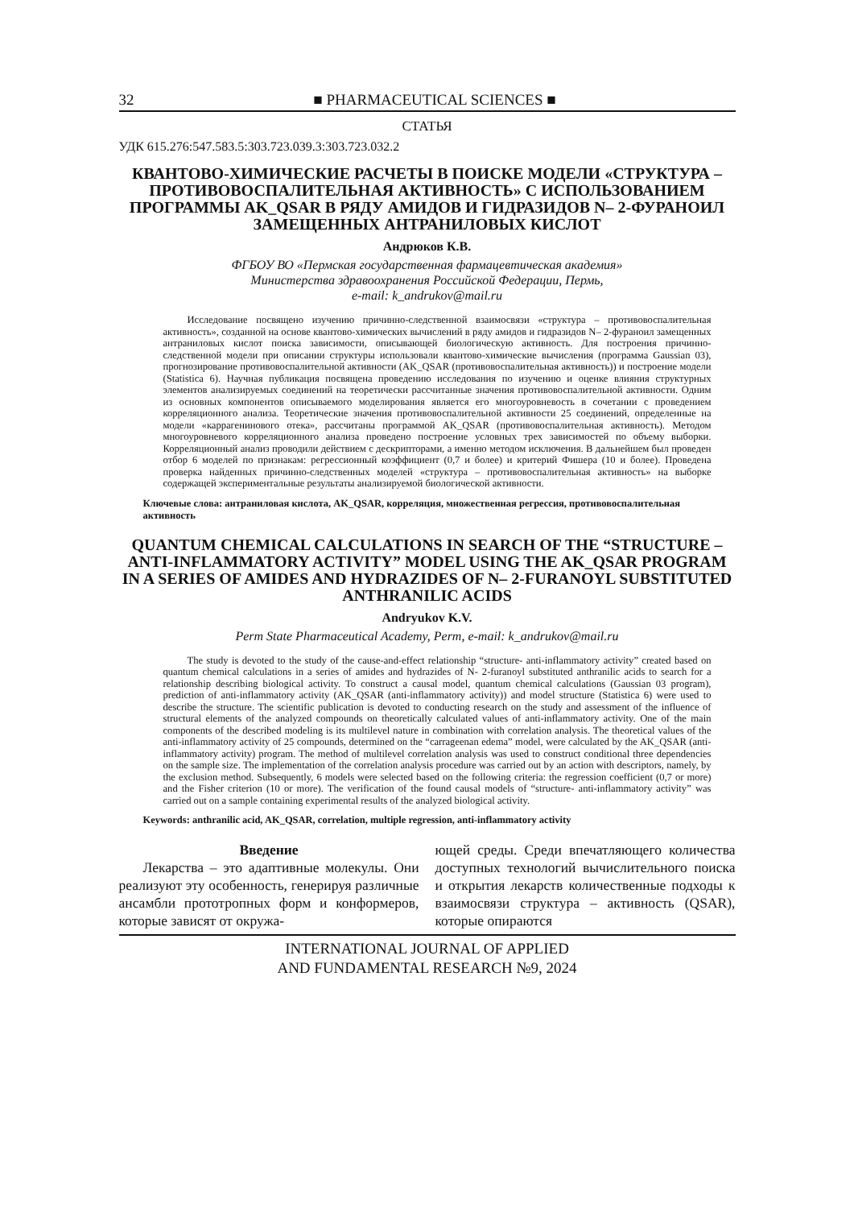32 ■ PHARMACEUTICAL SCIENCES ■
СТАТЬЯ
УДК 615.276:547.583.5:303.723.039.3:303.723.032.2
КВАНТОВО-ХИМИЧЕСКИЕ РАСЧЕТЫ В ПОИСКЕ МОДЕЛИ «СТРУКТУРА – ПРОТИВОВОСПАЛИТЕЛЬНАЯ АКТИВНОСТЬ» С ИСПОЛЬЗОВАНИЕМ ПРОГРАММЫ AK_QSAR В РЯДУ АМИДОВ И ГИДРАЗИДОВ N– 2-ФУРАНОИЛ ЗАМЕЩЕННЫХ АНТРАНИЛОВЫХ КИСЛОТ
Андрюков К.В.
ФГБОУ ВО «Пермская государственная фармацевтическая академия»
Министерства здравоохранения Российской Федерации, Пермь,
e-mail: k_andrukov@mail.ru
Исследование посвящено изучению причинно-следственной взаимосвязи «структура – противовоспалительная активность», созданной на основе квантово-химических вычислений в ряду амидов и гидразидов N– 2-фураноил замещенных антраниловых кислот поиска зависимости, описывающей биологическую активность. Для построения причинно-следственной модели при описании структуры использовали квантово-химические вычисления (программа Gaussian 03), прогнозирование противовоспалительной активности (AK_QSAR (противовоспалительная активность)) и построение модели (Statistica 6). Научная публикация посвящена проведению исследования по изучению и оценке влияния структурных элементов анализируемых соединений на теоретически рассчитанные значения противовоспалительной активности. Одним из основных компонентов описываемого моделирования является его многоуровневость в сочетании с проведением корреляционного анализа. Теоретические значения противовоспалительной активности 25 соединений, определенные на модели «каррагенинового отека», рассчитаны программой AK_QSAR (противовоспалительная активность). Методом многоуровневого корреляционного анализа проведено построение условных трех зависимостей по объему выборки. Корреляционный анализ проводили действием с дескрипторами, а именно методом исключения. В дальнейшем был проведен отбор 6 моделей по признакам: регрессионный коэффициент (0,7 и более) и критерий Фишера (10 и более). Проведена проверка найденных причинно-следственных моделей «структура – противовоспалительная активность» на выборке содержащей экспериментальные результаты анализируемой биологической активности.
Ключевые слова: антраниловая кислота, AK_QSAR, корреляция, множественная регрессия, противовоспалительная активность
QUANTUM CHEMICAL CALCULATIONS IN SEARCH OF THE “STRUCTURE – ANTI-INFLAMMATORY ACTIVITY” MODEL USING THE AK_QSAR PROGRAM IN A SERIES OF AMIDES AND HYDRAZIDES OF N– 2-FURANOYL SUBSTITUTED ANTHRANILIC ACIDS
Andryukov K.V.
Perm State Pharmaceutical Academy, Perm, e-mail: k_andrukov@mail.ru
The study is devoted to the study of the cause-and-effect relationship “structure- anti-inflammatory activity” created based on quantum chemical calculations in a series of amides and hydrazides of N- 2-furanoyl substituted anthranilic acids to search for a relationship describing biological activity. To construct a causal model, quantum chemical calculations (Gaussian 03 program), prediction of anti-inflammatory activity (AK_QSAR (anti-inflammatory activity)) and model structure (Statistica 6) were used to describe the structure. The scientific publication is devoted to conducting research on the study and assessment of the influence of structural elements of the analyzed compounds on theoretically calculated values of anti-inflammatory activity. One of the main components of the described modeling is its multilevel nature in combination with correlation analysis. The theoretical values of the anti-inflammatory activity of 25 compounds, determined on the “carrageenan edema” model, were calculated by the AK_QSAR (anti-inflammatory activity) program. The method of multilevel correlation analysis was used to construct conditional three dependencies on the sample size. The implementation of the correlation analysis procedure was carried out by an action with descriptors, namely, by the exclusion method. Subsequently, 6 models were selected based on the following criteria: the regression coefficient (0,7 or more) and the Fisher criterion (10 or more). The verification of the found causal models of “structure- anti-inflammatory activity” was carried out on a sample containing experimental results of the analyzed biological activity.
Keywords: anthranilic acid, AK_QSAR, correlation, multiple regression, anti-inflammatory activity
Введение
Лекарства – это адаптивные молекулы. Они реализуют эту особенность, генерируя различные ансамбли прототропных форм и конформеров, которые зависят от окружа-
ющей среды. Среди впечатляющего количества доступных технологий вычислительного поиска и открытия лекарств количественные подходы к взаимосвязи структура – активность (QSAR), которые опираются
INTERNATIONAL JOURNAL OF APPLIED
AND FUNDAMENTAL RESEARCH №9, 2024